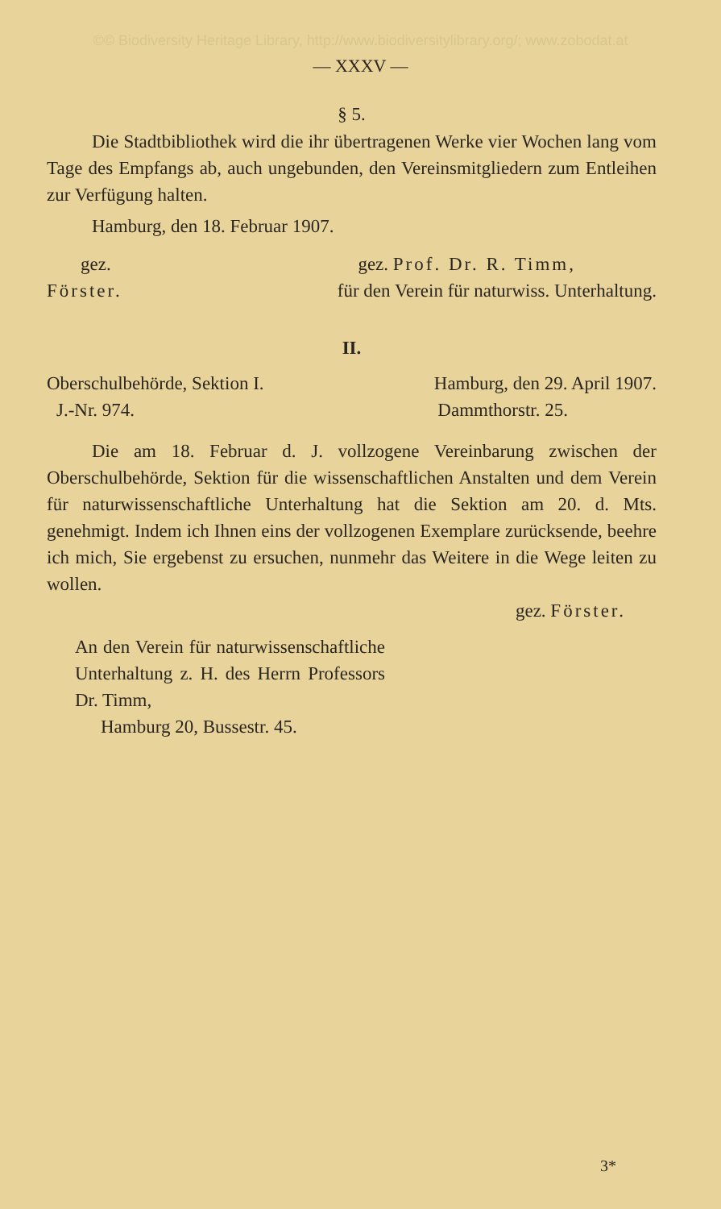©© Biodiversity Heritage Library, http://www.biodiversitylibrary.org/; www.zobodat.at
— XXXV —
§ 5.
Die Stadtbibliothek wird die ihr übertragenen Werke vier Wochen lang vom Tage des Empfangs ab, auch ungebunden, den Vereinsmitgliedern zum Entleihen zur Verfügung halten.
Hamburg, den 18. Februar 1907.
gez. gez. Prof. Dr. R. Timm,
Förster. für den Verein für naturwiss. Unterhaltung.
II.
Oberschulbehörde, Sektion I. Hamburg, den 29. April 1907.
J.-Nr. 974. Dammthorstr. 25.
Die am 18. Februar d. J. vollzogene Vereinbarung zwischen der Oberschulbehörde, Sektion für die wissenschaftlichen Anstalten und dem Verein für naturwissenschaftliche Unterhaltung hat die Sektion am 20. d. Mts. genehmigt. Indem ich Ihnen eins der vollzogenen Exemplare zurücksende, beehre ich mich, Sie ergebenst zu ersuchen, nunmehr das Weitere in die Wege leiten zu wollen.
gez. Förster.
An den Verein für naturwissenschaftliche Unterhaltung z. H. des Herrn Professors Dr. Timm,
Hamburg 20, Bussestr. 45.
3*